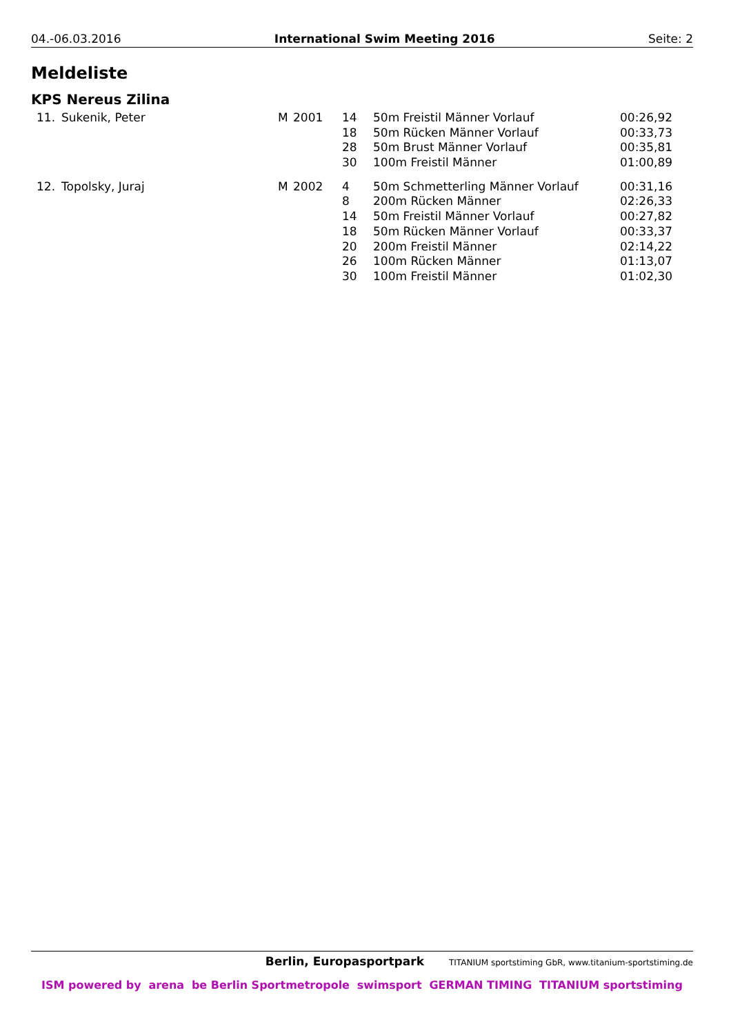04.-06.03.2016 International Swim Meeting 2016 Seite: 2
Meldeliste
KPS Nereus Zilina
| 11. | Sukenik, Peter | M | 2001 | 14 | 50m Freistil Männer Vorlauf | 00:26,92 |
| | | | | 18 | 50m Rücken Männer Vorlauf | 00:33,73 |
| | | | | 28 | 50m Brust Männer Vorlauf | 00:35,81 |
| | | | | 30 | 100m Freistil Männer | 01:00,89 |
| 12. | Topolsky, Juraj | M | 2002 | 4 | 50m Schmetterling Männer Vorlauf | 00:31,16 |
| | | | | 8 | 200m Rücken Männer | 02:26,33 |
| | | | | 14 | 50m Freistil Männer Vorlauf | 00:27,82 |
| | | | | 18 | 50m Rücken Männer Vorlauf | 00:33,37 |
| | | | | 20 | 200m Freistil Männer | 02:14,22 |
| | | | | 26 | 100m Rücken Männer | 01:13,07 |
| | | | | 30 | 100m Freistil Männer | 01:02,30 |
Berlin, Europasportpark TITANIUM sportstiming GbR, www.titanium-sportstiming.de
ISM powered by arena be Berlin Sportmetropole swimsport GERMAN TIMING TITANIUM sportstiming